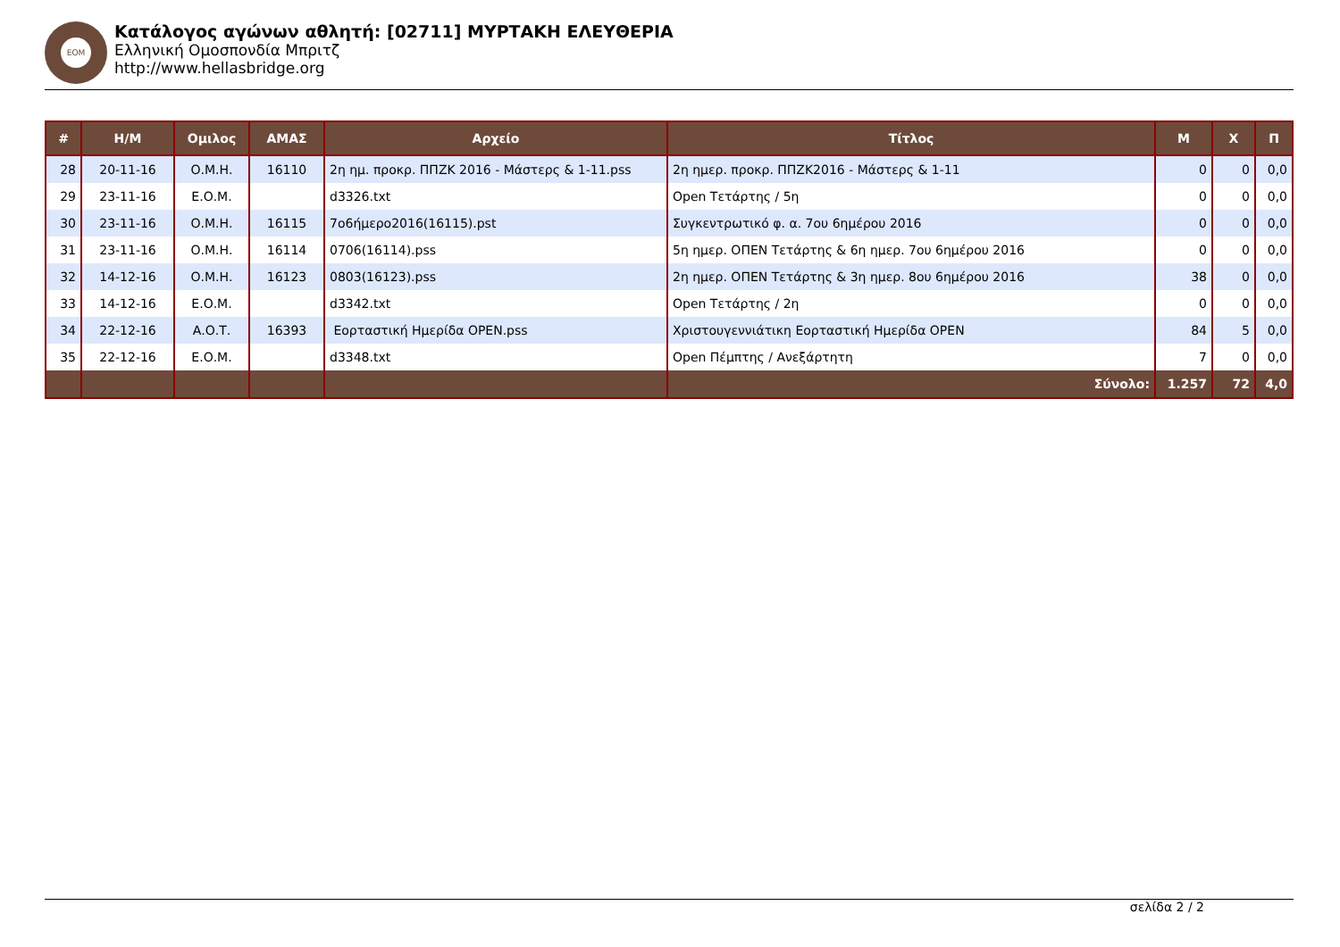ΕΟΜ
Κατάλογος αγώνων αθλητή: [02711] ΜΥΡΤΑΚΗ ΕΛΕΥΘΕΡΙΑ
Ελληνική Ομοσπονδία Μπριτζ
http://www.hellasbridge.org
| # | Η/Μ | Ομιλος | ΑΜΑΣ | Αρχείο | Τίτλος | Μ | Χ | Π |
| --- | --- | --- | --- | --- | --- | --- | --- | --- |
| 28 | 20-11-16 | Ο.Μ.Η. | 16110 | 2η ημ. προκρ. ΠΠΖΚ 2016 - Μάστερς & 1-11.pss | 2η ημερ. προκρ. ΠΠΖΚ2016 - Μάστερς & 1-11 | 0 | 0 | 0,0 |
| 29 | 23-11-16 | Ε.Ο.Μ. | | d3326.txt | Open Τετάρτης / 5η | 0 | 0 | 0,0 |
| 30 | 23-11-16 | Ο.Μ.Η. | 16115 | 7o6ήμερο2016(16115).pst | Συγκεντρωτικό φ. α. 7ου 6ημέρου 2016 | 0 | 0 | 0,0 |
| 31 | 23-11-16 | Ο.Μ.Η. | 16114 | 0706(16114).pss | 5η ημερ. ΟΠΕΝ Τετάρτης & 6η ημερ. 7ου 6ημέρου 2016 | 0 | 0 | 0,0 |
| 32 | 14-12-16 | Ο.Μ.Η. | 16123 | 0803(16123).pss | 2η ημερ. ΟΠΕΝ Τετάρτης & 3η ημερ. 8ου 6ημέρου 2016 | 38 | 0 | 0,0 |
| 33 | 14-12-16 | Ε.Ο.Μ. | | d3342.txt | Open Τετάρτης / 2η | 0 | 0 | 0,0 |
| 34 | 22-12-16 | Α.Ο.Τ. | 16393 | Εορταστική Ημερίδα OPEN.pss | Χριστουγεννιάτικη Εορταστική Ημερίδα OPEN | 84 | 5 | 0,0 |
| 35 | 22-12-16 | Ε.Ο.Μ. | | d3348.txt | Open Πέμπτης / Ανεξάρτητη | 7 | 0 | 0,0 |
| | | | | | Σύνολο: | 1.257 | 72 | 4,0 |
σελίδα 2 / 2